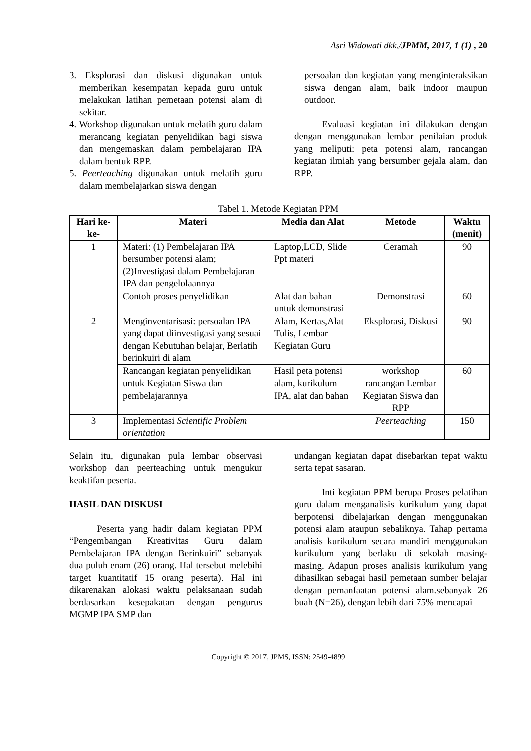Asri Widowati dkk./JPMM, 2017, 1 (1) , 20
3. Eksplorasi dan diskusi digunakan untuk memberikan kesempatan kepada guru untuk melakukan latihan pemetaan potensi alam di sekitar.
4. Workshop digunakan untuk melatih guru dalam merancang kegiatan penyelidikan bagi siswa dan mengemaskan dalam pembelajaran IPA dalam bentuk RPP.
5. Peerteaching digunakan untuk melatih guru dalam membelajarkan siswa dengan
persoalan dan kegiatan yang menginteraksikan siswa dengan alam, baik indoor maupun outdoor.
Evaluasi kegiatan ini dilakukan dengan dengan menggunakan lembar penilaian produk yang meliputi: peta potensi alam, rancangan kegiatan ilmiah yang bersumber gejala alam, dan RPP.
Tabel 1. Metode Kegiatan PPM
| Hari ke-ke- | Materi | Media dan Alat | Metode | Waktu (menit) |
| --- | --- | --- | --- | --- |
| 1 | Materi: (1) Pembelajaran IPA bersumber potensi alam; (2)Investigasi dalam Pembelajaran IPA dan pengelolaannya | Laptop,LCD, Slide Ppt materi | Ceramah | 90 |
| | Contoh proses penyelidikan | Alat dan bahan untuk demonstrasi | Demonstrasi | 60 |
| 2 | Menginventarisasi: persoalan IPA yang dapat diinvestigasi yang sesuai dengan Kebutuhan belajar, Berlatih berinkuiri di alam | Alam, Kertas,Alat Tulis, Lembar Kegiatan Guru | Eksplorasi, Diskusi | 90 |
| | Rancangan kegiatan penyelidikan untuk Kegiatan Siswa dan pembelajarannya | Hasil peta potensi alam, kurikulum IPA, alat dan bahan | workshop rancangan Lembar Kegiatan Siswa dan RPP | 60 |
| 3 | Implementasi Scientific Problem orientation | | Peerteaching | 150 |
Selain itu, digunakan pula lembar observasi workshop dan peerteaching untuk mengukur keaktifan peserta.
HASIL DAN DISKUSI
Peserta yang hadir dalam kegiatan PPM “Pengembangan Kreativitas Guru dalam Pembelajaran IPA dengan Berinkuiri” sebanyak dua puluh enam (26) orang. Hal tersebut melebihi target kuantitatif 15 orang peserta). Hal ini dikarenakan alokasi waktu pelaksanaan sudah berdasarkan kesepakatan dengan pengurus MGMP IPA SMP dan
undangan kegiatan dapat disebarkan tepat waktu serta tepat sasaran.
Inti kegiatan PPM berupa Proses pelatihan guru dalam menganalisis kurikulum yang dapat berpotensi dibelajarkan dengan menggunakan potensi alam ataupun sebaliknya. Tahap pertama analisis kurikulum secara mandiri menggunakan kurikulum yang berlaku di sekolah masing-masing. Adapun proses analisis kurikulum yang dihasilkan sebagai hasil pemetaan sumber belajar dengan pemanfaatan potensi alam.sebanyak 26 buah (N=26), dengan lebih dari 75% mencapai
Copyright © 2017, JPMS, ISSN: 2549-4899